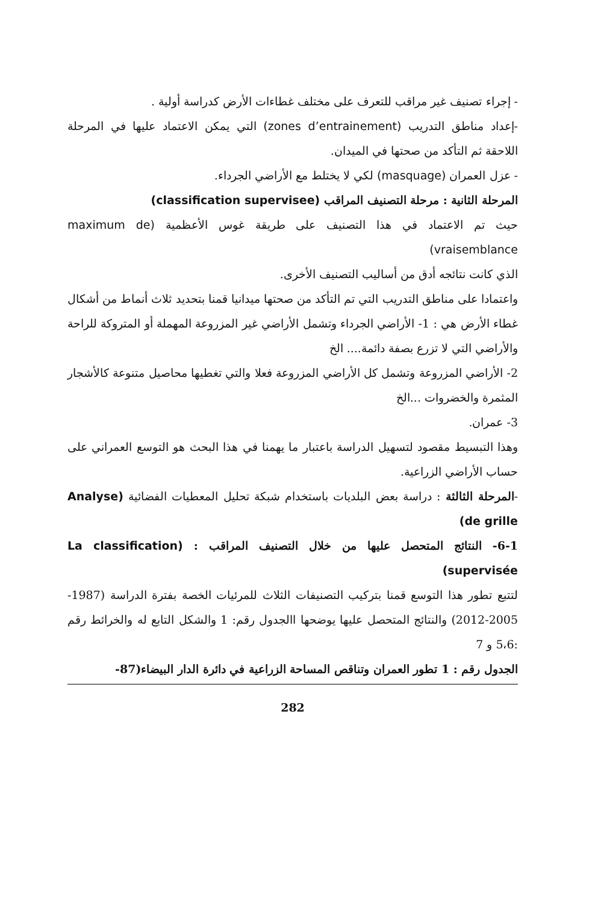- إجراء تصنيف غير مراقب للتعرف على مختلف غطاءات الأرض كدراسة أولية .
-إعداد مناطق التدريب (zones d’entrainement) التي يمكن الاعتماد عليها في المرحلة اللاحقة ثم التأكد من صحتها في الميدان.
- عزل العمران (masquage) لكي لا يختلط مع الأراضي الجرداء.
المرحلة الثانية : مرحلة التصنيف المراقب (classification supervisee)
حيث تم الاعتماد في هذا التصنيف على طريقة غوس الأعظمية (maximum de vraisemblance)
الذي كانت نتائجه أدق من أساليب التصنيف الأخرى.
واعتمادا على مناطق التدريب التي تم التأكد من صحتها ميدانيا قمنا بتحديد ثلاث أنماط من أشكال غطاء الأرض هي : 1- الأراضي الجرداء وتشمل الأراضي غير المزروعة المهملة أو المتروكة للراحة والأراضي التي لا تزرع بصفة دائمة.... الخ
2- الأراضي المزروعة وتشمل كل الأراضي المزروعة فعلا والتي تغطيها محاصيل متنوعة كالأشجار المثمرة والخضروات ...الخ
3- عمران.
وهذا التبسيط مقصود لتسهيل الدراسة باعتبار ما يهمنا في هذا البحث هو التوسع العمراني على حساب الأراضي الزراعية.
-المرحلة الثالثة : دراسة بعض البلديات باستخدام شبكة تحليل المعطيات الفضائية (Analyse de grille)
6-1- النتائج المتحصل عليها من خلال التصنيف المراقب : (La classification supervisée)
لتتبع تطور هذا التوسع قمنا بتركيب التصنيفات الثلاث للمرئيات الخصة بفترة الدراسة (1987-2005-2012) والنتائج المتحصل عليها يوضحها االجدول رقم: 1 والشكل التابع له والخرائط رقم :5،6 و 7
الجدول رقم : 1 تطور العمران وتناقص المساحة الزراعية في دائرة الدار البيضاء(87-
282